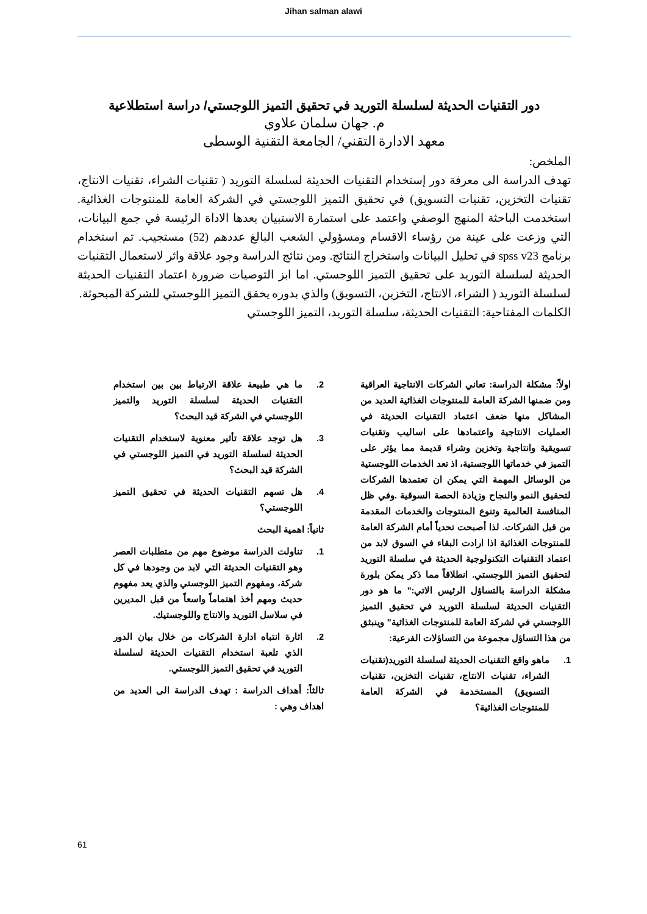Jihan salman alawi
دور التقنيات الحديثة لسلسلة التوريد في تحقيق التميز اللوجستي/ دراسة استطلاعية
م. جهان سلمان علاوي
معهد الادارة التقني/ الجامعة التقنية الوسطى
الملخص:
تهدف الدراسة الى معرفة دور إستخدام التقنيات الحديثة لسلسلة التوريد ( تقنيات الشراء، تقنيات الانتاج، تقنيات التخزين، تقنيات التسويق) في تحقيق التميز اللوجستي في الشركة العامة للمنتوجات الغذائية. استخدمت الباحثة المنهج الوصفي واعتمد على استمارة الاستبيان بعدها الاداة الرئيسة في جمع البيانات، التي وزعت على عينة من رؤساء الاقسام ومسؤولي الشعب البالغ عددهم (52) مستجيب. تم استخدام برنامج spss v23 في تحليل البيانات واستخراج النتائج. ومن نتائج الدراسة وجود علاقة واثر لاستعمال التقنيات الحديثة لسلسلة التوريد على تحقيق التميز اللوجستي. اما ابز التوصيات ضرورة اعتماد التقنيات الحديثة لسلسلة التوريد ( الشراء، الانتاج، التخزين، التسويق) والذي بدوره يحقق التميز اللوجستي للشركة المبحوثة.
الكلمات المفتاحية: التقنيات الحديثة، سلسلة التوريد، التميز اللوجستي
اولاً: مشكلة الدراسة: تعاني الشركات الانتاجية العراقية ومن ضمنها الشركة العامة للمنتوجات الغذائية العديد من المشاكل منها ضعف اعتماد التقنيات الحديثة في العمليات الانتاجية واعتمادها على اساليب وتقنيات تسويقية وانتاجية وتخزين وشراء قديمة مما يؤثر على التميز في خدماتها اللوجستية، اذ تعد الخدمات اللوجستية من الوسائل المهمة التي يمكن ان تعتمدها الشركات لتحقيق النمو والنجاح وزيادة الحصة السوقية .وفي ظل المنافسة العالمية وتنوع المنتوجات والخدمات المقدمة من قبل الشركات. لذا أصبحت تحدياً أمام الشركة العامة للمنتوجات الغذائية اذا ارادت البقاء في السوق لابد من اعتماد التقنيات التكنولوجية الحديثة في سلسلة التوريد لتحقيق التميز اللوجستي. انطلاقاً مما ذكر يمكن بلورة مشكلة الدراسة بالتساؤل الرئيس الاتي:" ما هو دور التقنيات الحديثة لسلسلة التوريد في تحقيق التميز اللوجستي في لشركة العامة للمنتوجات الغذائية" وينبثق من هذا التساؤل مجموعة من التساؤلات الفرعية:
1. ماهو واقع التقنيات الحديثة لسلسلة التوريد(تقنيات الشراء، تقنيات الانتاج، تقنيات التخزين، تقنيات التسويق) المستخدمة في الشركة العامة للمنتوجات الغذائية؟
2. ما هي طبيعة علاقة الارتباط بين بين استخدام التقنيات الحديثة لسلسلة التوريد والتميز اللوجستي في الشركة قيد البحث؟
3. هل توجد علاقة تأثير معنوية لاستخدام التقنيات الحديثة لسلسلة التوريد في التميز اللوجستي في الشركة قيد البحث؟
4. هل تسهم التقنيات الحديثة في تحقيق التميز اللوجستي؟
ثانياً: اهمية البحث
1. تناولت الدراسة موضوع مهم من متطلبات العصر وهو التقنيات الحديثة التي لابد من وجودها في كل شركة، ومفهوم التميز اللوجستي والذي يعد مفهوم حديث ومهم أخذ اهتماماً واسعاً من قبل المديرين في سلاسل التوريد والانتاج واللوجستيك.
2. اثارة انتباه ادارة الشركات من خلال بيان الدور الذي تلعبة استخدام التقنيات الحديثة لسلسلة التوريد في تحقيق التميز اللوجستي.
ثالثاً: أهداف الدراسة : تهدف الدراسة الى العديد من اهداف وهي :
61